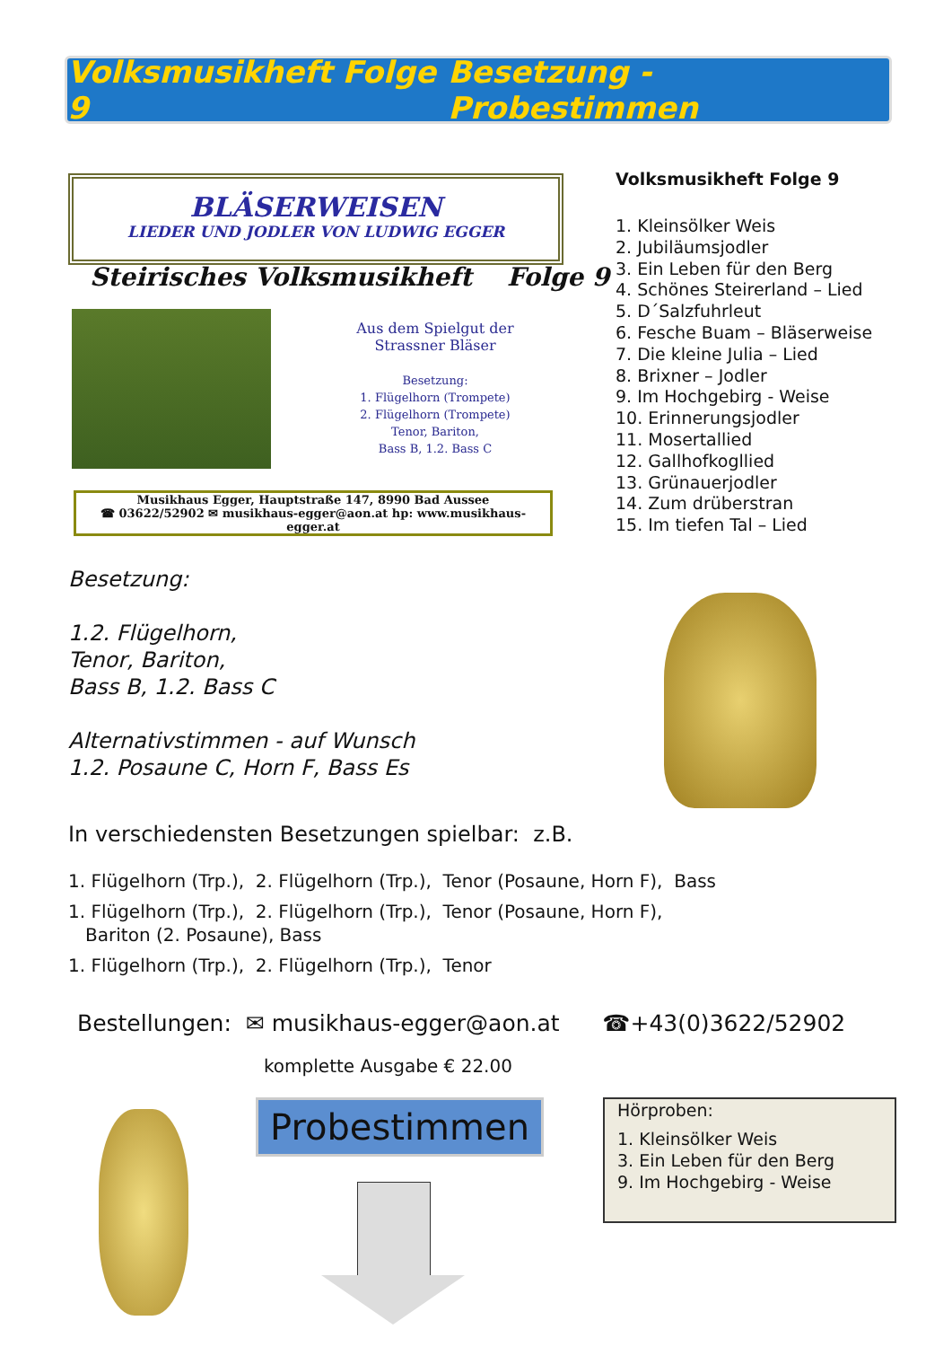Volksmusikheft Folge 9 Besetzung - Probestimmen
BLÄSERWEISEN
LIEDER UND JODLER VON LUDWIG EGGER
Steirisches Volksmusikheft Folge 9
Aus dem Spielgut der Strassner Bläser
Besetzung:
1. Flügelhorn (Trompete)
2. Flügelhorn (Trompete)
Tenor, Bariton,
Bass B, 1.2. Bass C
Musikhaus Egger, Hauptstraße 147, 8990 Bad Aussee
☎ 03622/52902 ✉ musikhaus-egger@aon.at hp: www.musikhaus-egger.at
Volksmusikheft Folge 9
1. Kleinsölker Weis
2. Jubiläumsjodler
3. Ein Leben für den Berg
4. Schönes Steirerland – Lied
5. D´Salzfuhrleut
6. Fesche Buam – Bläserweise
7. Die kleine Julia – Lied
8. Brixner – Jodler
9. Im Hochgebirg - Weise
10. Erinnerungsjodler
11. Mosertallied
12. Gallhofkogllied
13. Grünauerjodler
14. Zum drüberstran
15. Im tiefen Tal – Lied
Besetzung:
1.2. Flügelhorn,
Tenor, Bariton,
Bass B, 1.2. Bass C
Alternativstimmen - auf Wunsch
1.2. Posaune C, Horn F, Bass Es
In verschiedensten Besetzungen spielbar: z.B.
1. Flügelhorn (Trp.), 2. Flügelhorn (Trp.), Tenor (Posaune, Horn F), Bass
1. Flügelhorn (Trp.), 2. Flügelhorn (Trp.), Tenor (Posaune, Horn F),
Bariton (2. Posaune), Bass
1. Flügelhorn (Trp.), 2. Flügelhorn (Trp.), Tenor
Bestellungen: ✉ musikhaus-egger@aon.at ☎+43(0)3622/52902
komplette Ausgabe € 22.00
Probestimmen
Hörproben:
1. Kleinsölker Weis
3. Ein Leben für den Berg
9. Im Hochgebirg - Weise